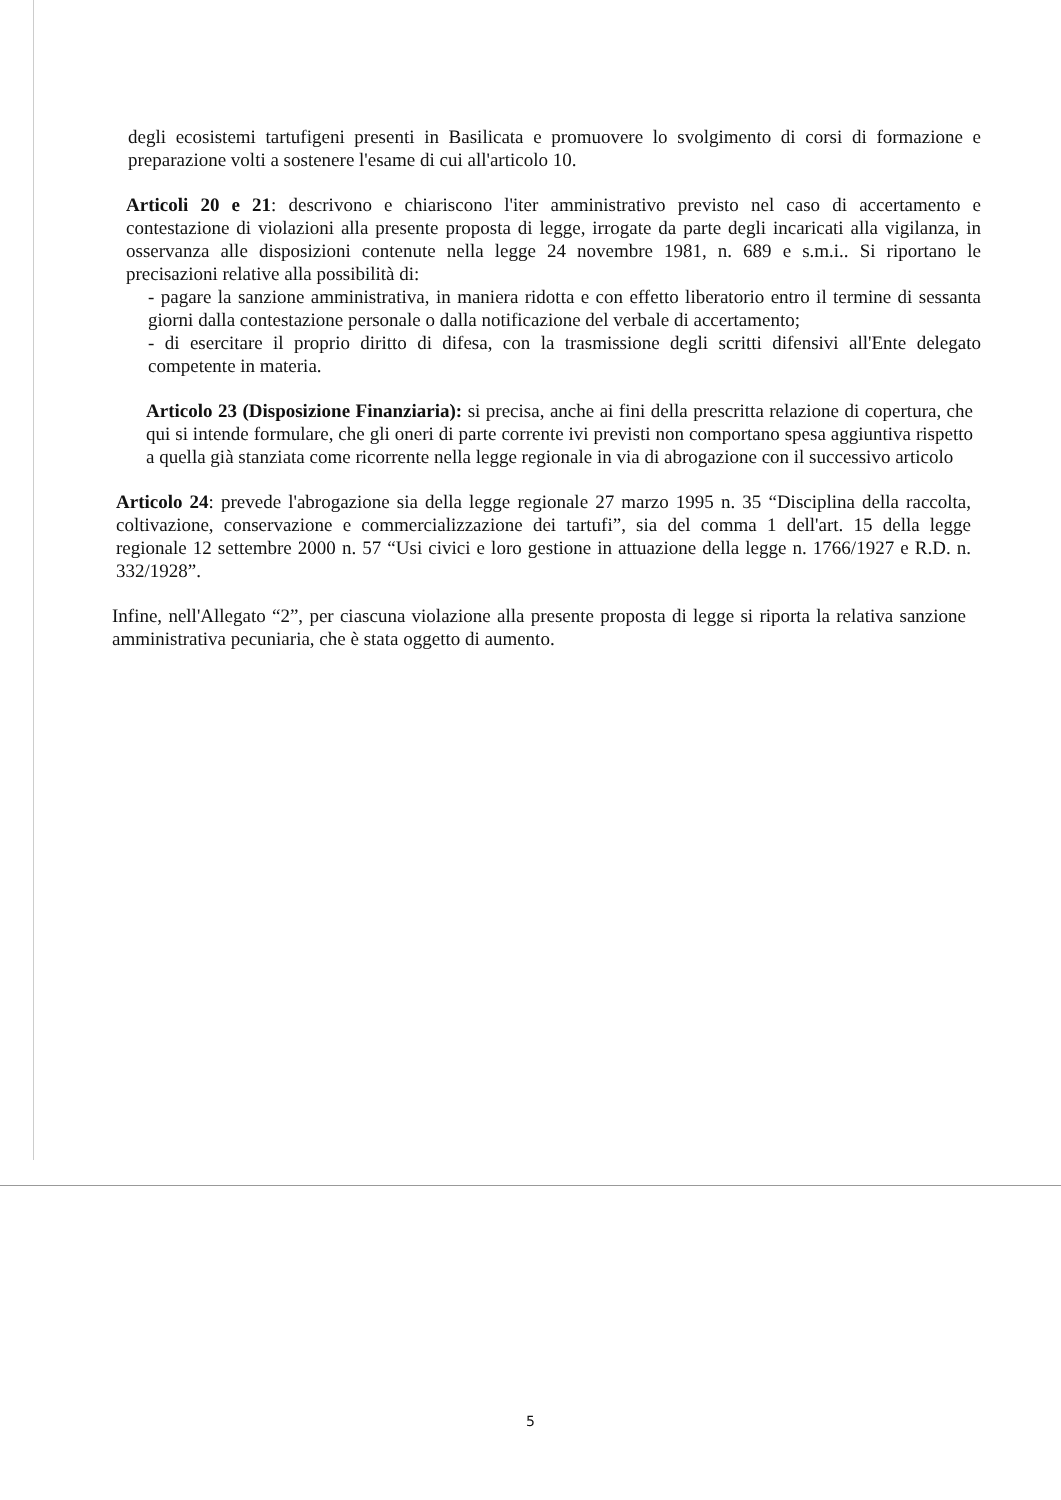degli ecosistemi tartufigeni presenti in Basilicata e promuovere lo svolgimento di corsi di formazione e preparazione volti a sostenere l'esame di cui all'articolo 10.
Articoli 20 e 21: descrivono e chiariscono l'iter amministrativo previsto nel caso di accertamento e contestazione di violazioni alla presente proposta di legge, irrogate da parte degli incaricati alla vigilanza, in osservanza alle disposizioni contenute nella legge 24 novembre 1981, n. 689 e s.m.i.. Si riportano le precisazioni relative alla possibilità di:
- pagare la sanzione amministrativa, in maniera ridotta e con effetto liberatorio entro il termine di sessanta giorni dalla contestazione personale o dalla notificazione del verbale di accertamento;
- di esercitare il proprio diritto di difesa, con la trasmissione degli scritti difensivi all'Ente delegato competente in materia.
Articolo 23 (Disposizione Finanziaria): si precisa, anche ai fini della prescritta relazione di copertura, che qui si intende formulare, che gli oneri di parte corrente ivi previsti non comportano spesa aggiuntiva rispetto a quella già stanziata come ricorrente nella legge regionale in via di abrogazione con il successivo articolo
Articolo 24: prevede l'abrogazione sia della legge regionale 27 marzo 1995 n. 35 “Disciplina della raccolta, coltivazione, conservazione e commercializzazione dei tartufi”, sia del comma 1 dell'art. 15 della legge regionale 12 settembre 2000 n. 57 “Usi civici e loro gestione in attuazione della legge n. 1766/1927 e R.D. n. 332/1928”.
Infine, nell'Allegato “2”, per ciascuna violazione alla presente proposta di legge si riporta la relativa sanzione amministrativa pecuniaria, che è stata oggetto di aumento.
5